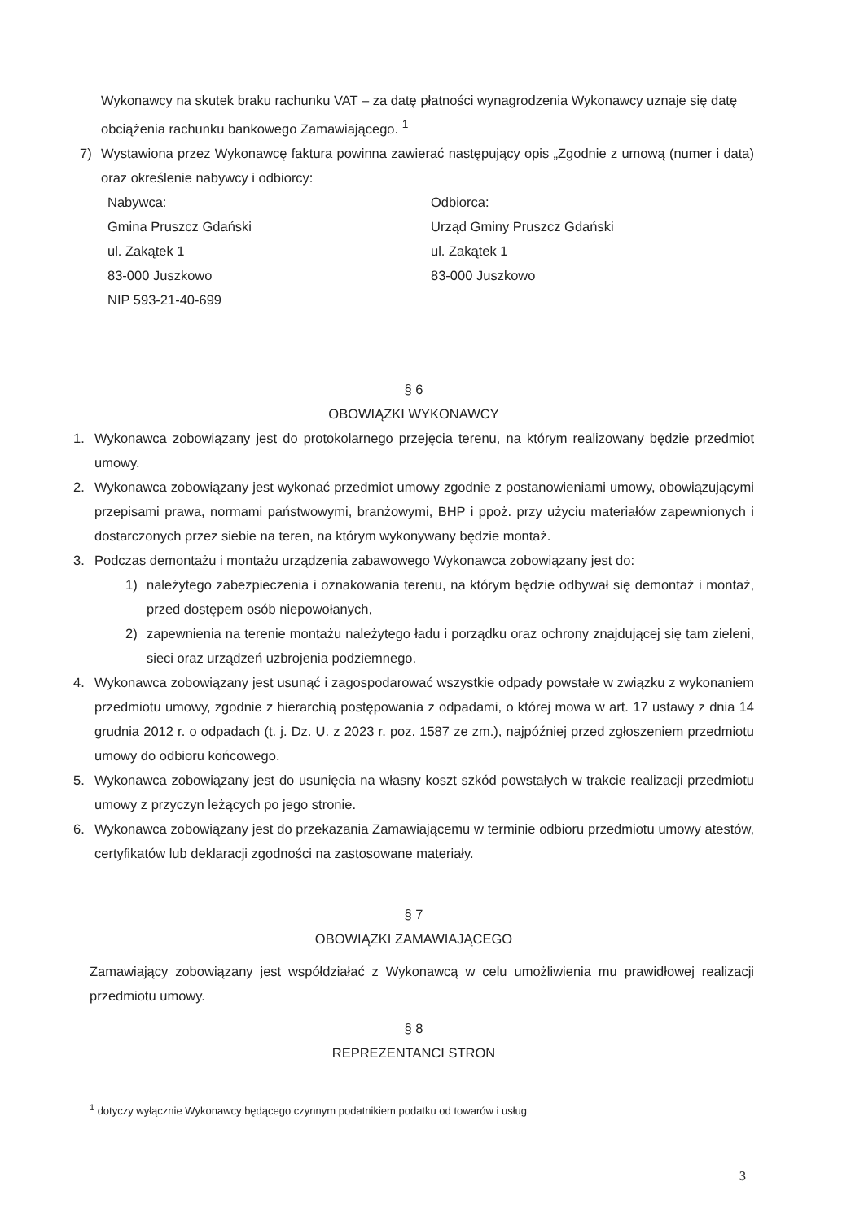Wykonawcy na skutek braku rachunku VAT – za datę płatności wynagrodzenia Wykonawcy uznaje się datę obciążenia rachunku bankowego Zamawiającego. <sup>1</sup>
7) Wystawiona przez Wykonawcę faktura powinna zawierać następujący opis „Zgodnie z umową (numer i data) oraz określenie nabywcy i odbiorcy:
Nabywca:
Gmina Pruszcz Gdański
ul. Zakątek 1
83-000 Juszkowo
NIP 593-21-40-699
Odbiorca:
Urząd Gminy Pruszcz Gdański
ul. Zakątek 1
83-000 Juszkowo
§ 6
OBOWIĄZKI WYKONAWCY
1. Wykonawca zobowiązany jest do protokolarnego przejęcia terenu, na którym realizowany będzie przedmiot umowy.
2. Wykonawca zobowiązany jest wykonać przedmiot umowy zgodnie z postanowieniami umowy, obowiązującymi przepisami prawa, normami państwowymi, branżowymi, BHP i ppoż. przy użyciu materiałów zapewnionych i dostarczonych przez siebie na teren, na którym wykonywany będzie montaż.
3. Podczas demontażu i montażu urządzenia zabawowego Wykonawca zobowiązany jest do:
1) należytego zabezpieczenia i oznakowania terenu, na którym będzie odbywał się demontaż i montaż, przed dostępem osób niepowołanych,
2) zapewnienia na terenie montażu należytego ładu i porządku oraz ochrony znajdującej się tam zieleni, sieci oraz urządzeń uzbrojenia podziemnego.
4. Wykonawca zobowiązany jest usunąć i zagospodarować wszystkie odpady powstałe w związku z wykonaniem przedmiotu umowy, zgodnie z hierarchią postępowania z odpadami, o której mowa w art. 17 ustawy z dnia 14 grudnia 2012 r. o odpadach (t. j. Dz. U. z 2023 r. poz. 1587 ze zm.), najpóźniej przed zgłoszeniem przedmiotu umowy do odbioru końcowego.
5. Wykonawca zobowiązany jest do usunięcia na własny koszt szkód powstałych w trakcie realizacji przedmiotu umowy z przyczyn leżących po jego stronie.
6. Wykonawca zobowiązany jest do przekazania Zamawiającemu w terminie odbioru przedmiotu umowy atestów, certyfikatów lub deklaracji zgodności na zastosowane materiały.
§ 7
OBOWIĄZKI ZAMAWIAJĄCEGO
Zamawiający zobowiązany jest współdziałać z Wykonawcą w celu umożliwienia mu prawidłowej realizacji przedmiotu umowy.
§ 8
REPREZENTANCI STRON
<sup>1</sup> dotyczy wyłącznie Wykonawcy będącego czynnym podatnikiem podatku od towarów i usług
3